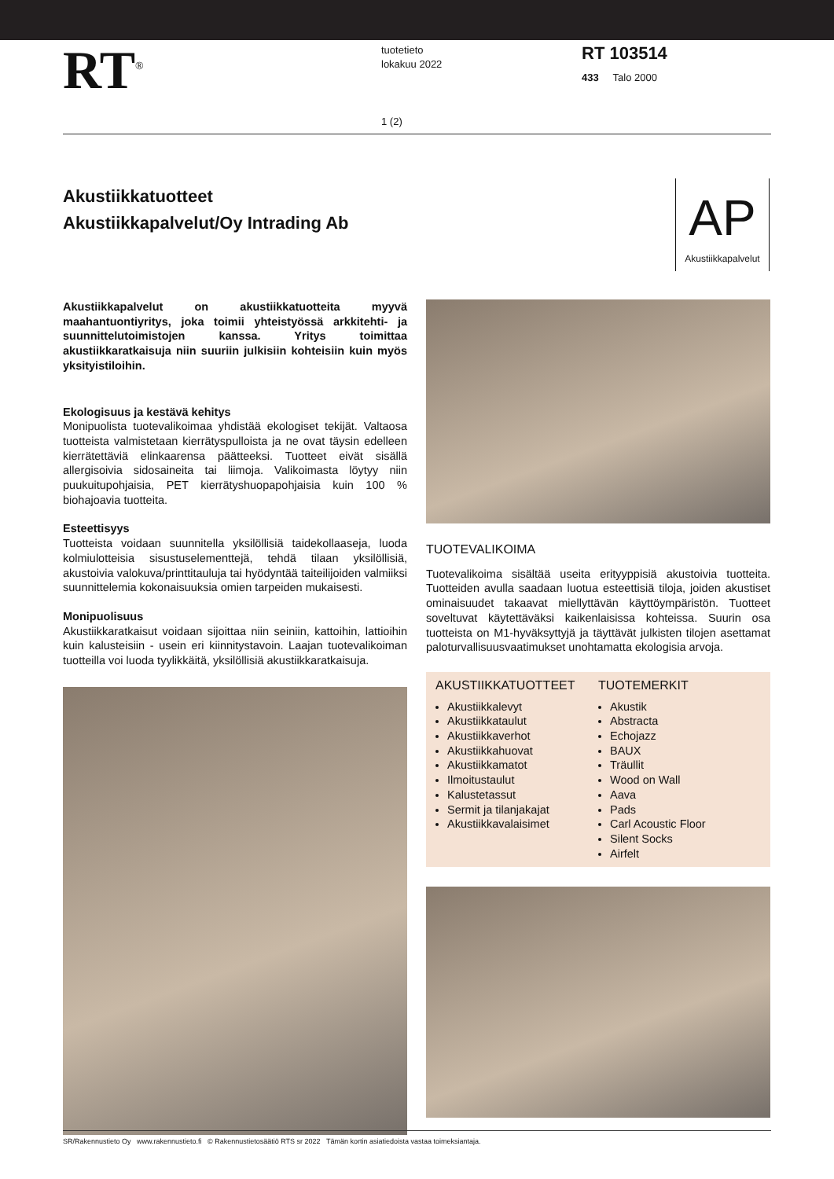RT<sup>®</sup>
tuotetieto
lokakuu 2022
RT 103514
433 Talo 2000
1 (2)
Akustiikkatuotteet
Akustiikkapalvelut/Oy Intrading Ab
AP
Akustiikkapalvelut
Akustiikkapalvelut on akustiikkatuotteita myyvä maahantuontiyritys, joka toimii yhteistyössä arkkitehti- ja suunnittelutoimistojen kanssa. Yritys toimittaa akustiikkaratkaisuja niin suuriin julkisiin kohteisiin kuin myös yksityistiloihin.
Ekologisuus ja kestävä kehitys
Monipuolista tuotevalikoimaa yhdistää ekologiset tekijät. Valtaosa tuotteista valmistetaan kierrätyspulloista ja ne ovat täysin edelleen kierrätettäviä elinkaarensa päätteeksi. Tuotteet eivät sisällä allergisoivia sidosaineita tai liimoja. Valikoimasta löytyy niin puukuitupohjaisia, PET kierrätyshuopapohjaisia kuin 100 % biohajoavia tuotteita.
Esteettisyys
Tuotteista voidaan suunnitella yksilöllisiä taidekollaaseja, luoda kolmiulotteisia sisustuselementtejä, tehdä tilaan yksilöllisiä, akustoivia valokuva/printtitauluja tai hyödyntää taiteilijoiden valmiiksi suunnittelemia kokonaisuuksia omien tarpeiden mukaisesti.
Monipuolisuus
Akustiikkaratkaisut voidaan sijoittaa niin seiniin, kattoihin, lattioihin kuin kalusteisiin - usein eri kiinnitystavoin. Laajan tuotevalikoiman tuotteilla voi luoda tyylikkäitä, yksilöllisiä akustiikkaratkaisuja.
TUOTEVALIKOIMA
Tuotevalikoima sisältää useita erityyppisiä akustoivia tuotteita. Tuotteiden avulla saadaan luotua esteettisiä tiloja, joiden akustiset ominaisuudet takaavat miellyttävän käyttöympäristön. Tuotteet soveltuvat käytettäväksi kaikenlaisissa kohteissa. Suurin osa tuotteista on M1-hyväksyttyjä ja täyttävät julkisten tilojen asettamat paloturvallisuusvaatimukset unohtamatta ekologisia arvoja.
AKUSTIIKKATUOTTEET
Akustiikkalevyt
Akustiikkataulut
Akustiikkaverhot
Akustiikkahuovat
Akustiikkamatot
Ilmoitustaulut
Kalustetassut
Sermit ja tilanjakajat
Akustiikkavalaisimet
TUOTEMERKIT
Akustik
Abstracta
Echojazz
BAUX
Träullit
Wood on Wall
Aava
Pads
Carl Acoustic Floor
Silent Socks
Airfelt
SR/Rakennustieto Oy www.rakennustieto.fi © Rakennustietosäätiö RTS sr 2022 Tämän kortin asiatiedoista vastaa toimeksiantaja.